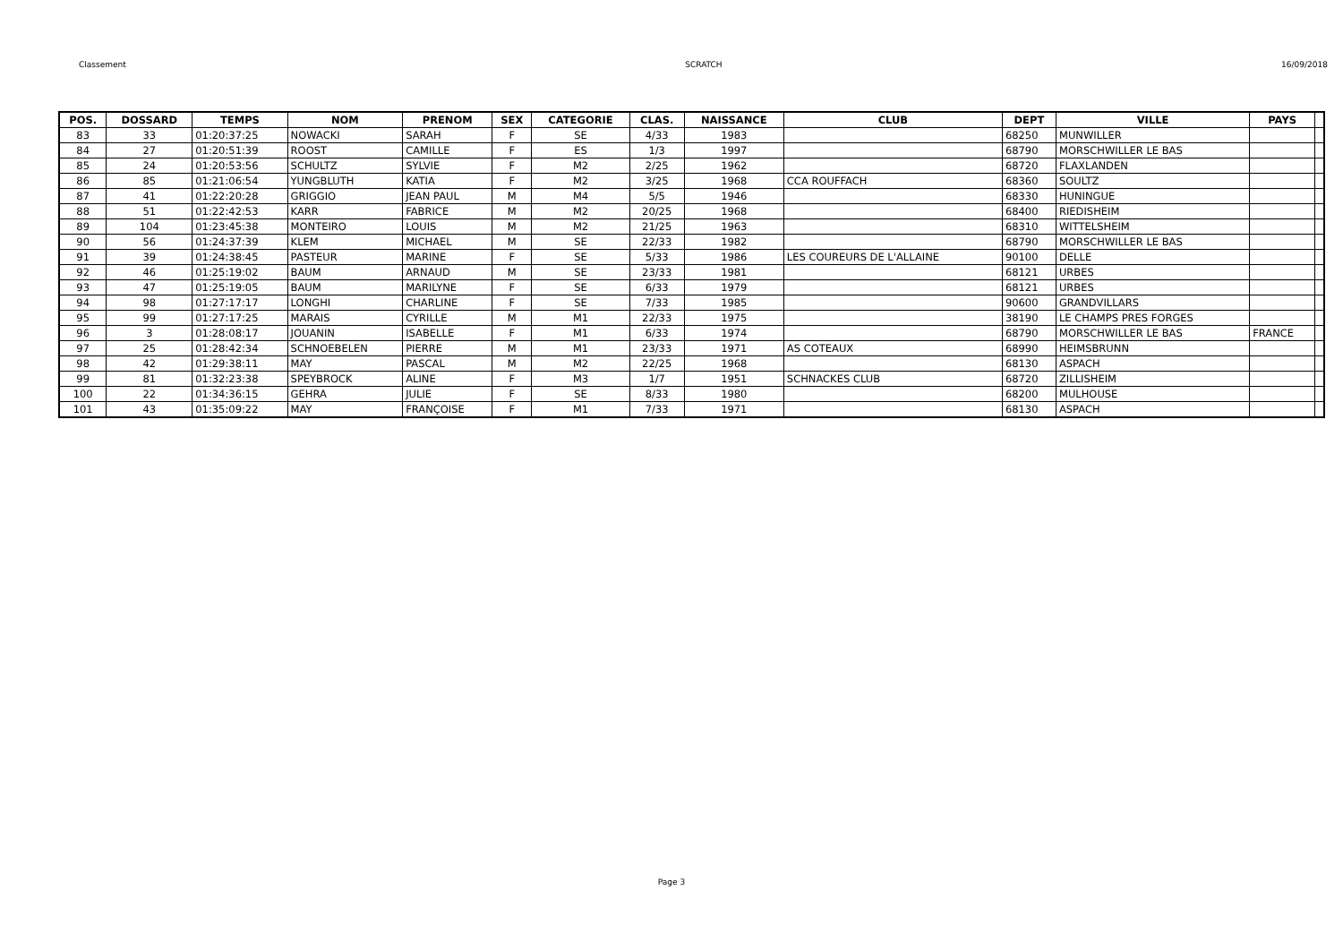Classement SCRATCH 16/09/2018
| POS. | DOSSARD | TEMPS | NOM | PRENOM | SEX | CATEGORIE | CLAS. | NAISSANCE | CLUB | DEPT | VILLE | PAYS | |
| --- | --- | --- | --- | --- | --- | --- | --- | --- | --- | --- | --- | --- | --- |
| 83 | 33 | 01:20:37:25 | NOWACKI | SARAH | F | SE | 4/33 | 1983 | | 68250 | MUNWILLER | | |
| 84 | 27 | 01:20:51:39 | ROOST | CAMILLE | F | ES | 1/3 | 1997 | | 68790 | MORSCHWILLER LE BAS | | |
| 85 | 24 | 01:20:53:56 | SCHULTZ | SYLVIE | F | M2 | 2/25 | 1962 | | 68720 | FLAXLANDEN | | |
| 86 | 85 | 01:21:06:54 | YUNGBLUTH | KATIA | F | M2 | 3/25 | 1968 | CCA ROUFFACH | 68360 | SOULTZ | | |
| 87 | 41 | 01:22:20:28 | GRIGGIO | JEAN PAUL | M | M4 | 5/5 | 1946 | | 68330 | HUNINGUE | | |
| 88 | 51 | 01:22:42:53 | KARR | FABRICE | M | M2 | 20/25 | 1968 | | 68400 | RIEDISHEIM | | |
| 89 | 104 | 01:23:45:38 | MONTEIRO | LOUIS | M | M2 | 21/25 | 1963 | | 68310 | WITTELSHEIM | | |
| 90 | 56 | 01:24:37:39 | KLEM | MICHAEL | M | SE | 22/33 | 1982 | | 68790 | MORSCHWILLER LE BAS | | |
| 91 | 39 | 01:24:38:45 | PASTEUR | MARINE | F | SE | 5/33 | 1986 | LES COUREURS DE L'ALLAINE | 90100 | DELLE | | |
| 92 | 46 | 01:25:19:02 | BAUM | ARNAUD | M | SE | 23/33 | 1981 | | 68121 | URBES | | |
| 93 | 47 | 01:25:19:05 | BAUM | MARILYNE | F | SE | 6/33 | 1979 | | 68121 | URBES | | |
| 94 | 98 | 01:27:17:17 | LONGHI | CHARLINE | F | SE | 7/33 | 1985 | | 90600 | GRANDVILLARS | | |
| 95 | 99 | 01:27:17:25 | MARAIS | CYRILLE | M | M1 | 22/33 | 1975 | | 38190 | LE CHAMPS PRES FORGES | | |
| 96 | 3 | 01:28:08:17 | JOUANIN | ISABELLE | F | M1 | 6/33 | 1974 | | 68790 | MORSCHWILLER LE BAS | FRANCE | |
| 97 | 25 | 01:28:42:34 | SCHNOEBELEN | PIERRE | M | M1 | 23/33 | 1971 | AS COTEAUX | 68990 | HEIMSBRUNN | | |
| 98 | 42 | 01:29:38:11 | MAY | PASCAL | M | M2 | 22/25 | 1968 | | 68130 | ASPACH | | |
| 99 | 81 | 01:32:23:38 | SPEYBROCK | ALINE | F | M3 | 1/7 | 1951 | SCHNACKES CLUB | 68720 | ZILLISHEIM | | |
| 100 | 22 | 01:34:36:15 | GEHRA | JULIE | F | SE | 8/33 | 1980 | | 68200 | MULHOUSE | | |
| 101 | 43 | 01:35:09:22 | MAY | FRANÇOISE | F | M1 | 7/33 | 1971 | | 68130 | ASPACH | | |
Page 3